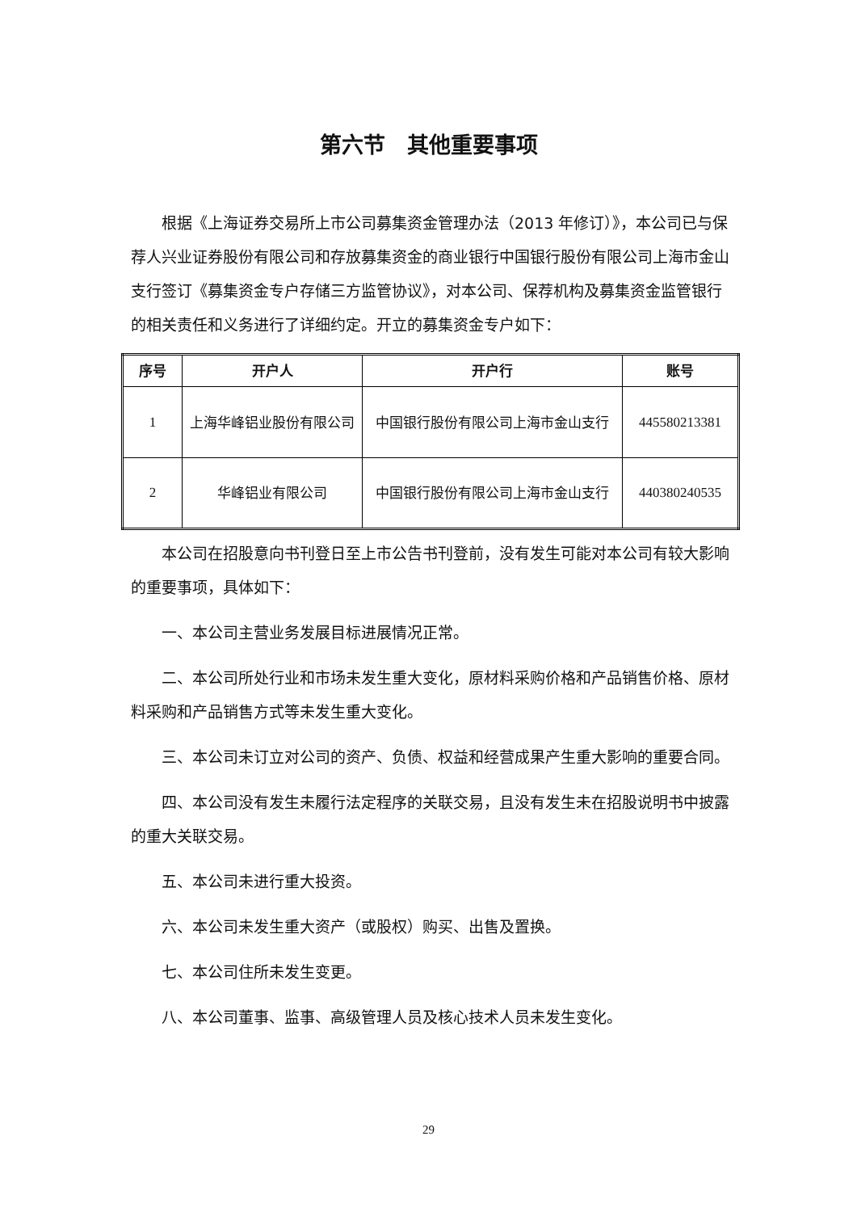第六节　其他重要事项
根据《上海证券交易所上市公司募集资金管理办法（2013 年修订）》，本公司已与保荐人兴业证券股份有限公司和存放募集资金的商业银行中国银行股份有限公司上海市金山支行签订《募集资金专户存储三方监管协议》，对本公司、保荐机构及募集资金监管银行的相关责任和义务进行了详细约定。开立的募集资金专户如下：
| 序号 | 开户人 | 开户行 | 账号 |
| --- | --- | --- | --- |
| 1 | 上海华峰铝业股份有限公司 | 中国银行股份有限公司上海市金山支行 | 445580213381 |
| 2 | 华峰铝业有限公司 | 中国银行股份有限公司上海市金山支行 | 440380240535 |
本公司在招股意向书刊登日至上市公告书刊登前，没有发生可能对本公司有较大影响的重要事项，具体如下：
一、本公司主营业务发展目标进展情况正常。
二、本公司所处行业和市场未发生重大变化，原材料采购价格和产品销售价格、原材料采购和产品销售方式等未发生重大变化。
三、本公司未订立对公司的资产、负债、权益和经营成果产生重大影响的重要合同。
四、本公司没有发生未履行法定程序的关联交易，且没有发生未在招股说明书中披露的重大关联交易。
五、本公司未进行重大投资。
六、本公司未发生重大资产（或股权）购买、出售及置换。
七、本公司住所未发生变更。
八、本公司董事、监事、高级管理人员及核心技术人员未发生变化。
29